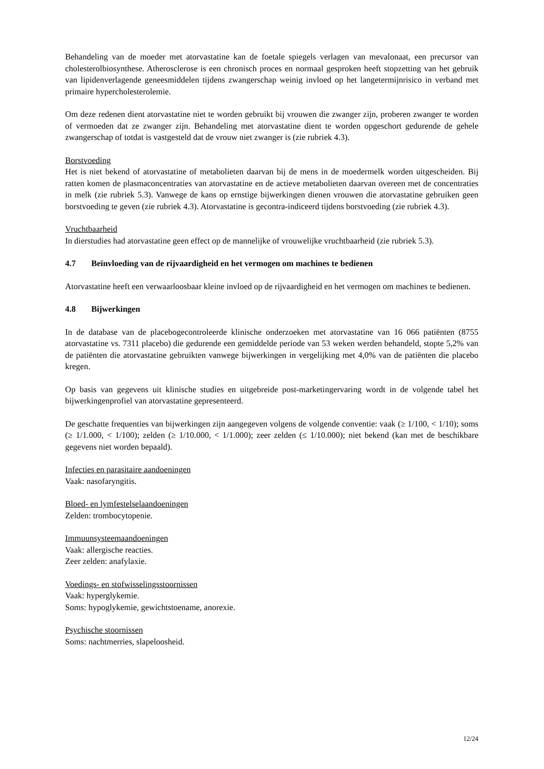Behandeling van de moeder met atorvastatine kan de foetale spiegels verlagen van mevalonaat, een precursor van cholesterolbiosynthese. Atherosclerose is een chronisch proces en normaal gesproken heeft stopzetting van het gebruik van lipidenverlagende geneesmiddelen tijdens zwangerschap weinig invloed op het langetermijnrisico in verband met primaire hypercholesterolemie.
Om deze redenen dient atorvastatine niet te worden gebruikt bij vrouwen die zwanger zijn, proberen zwanger te worden of vermoeden dat ze zwanger zijn. Behandeling met atorvastatine dient te worden opgeschort gedurende de gehele zwangerschap of totdat is vastgesteld dat de vrouw niet zwanger is (zie rubriek 4.3).
Borstvoeding
Het is niet bekend of atorvastatine of metabolieten daarvan bij de mens in de moedermelk worden uitgescheiden. Bij ratten komen de plasmaconcentraties van atorvastatine en de actieve metabolieten daarvan overeen met de concentraties in melk (zie rubriek 5.3). Vanwege de kans op ernstige bijwerkingen dienen vrouwen die atorvastatine gebruiken geen borstvoeding te geven (zie rubriek 4.3). Atorvastatine is gecontra-indiceerd tijdens borstvoeding (zie rubriek 4.3).
Vruchtbaarheid
In dierstudies had atorvastatine geen effect op de mannelijke of vrouwelijke vruchtbaarheid (zie rubriek 5.3).
4.7 Beïnvloeding van de rijvaardigheid en het vermogen om machines te bedienen
Atorvastatine heeft een verwaarloosbaar kleine invloed op de rijvaardigheid en het vermogen om machines te bedienen.
4.8 Bijwerkingen
In de database van de placebogecontroleerde klinische onderzoeken met atorvastatine van 16 066 patiënten (8755 atorvastatine vs. 7311 placebo) die gedurende een gemiddelde periode van 53 weken werden behandeld, stopte 5,2% van de patiënten die atorvastatine gebruikten vanwege bijwerkingen in vergelijking met 4,0% van de patiënten die placebo kregen.
Op basis van gegevens uit klinische studies en uitgebreide post-marketingervaring wordt in de volgende tabel het bijwerkingenprofiel van atorvastatine gepresenteerd.
De geschatte frequenties van bijwerkingen zijn aangegeven volgens de volgende conventie: vaak (≥ 1/100, < 1/10); soms (≥ 1/1.000, < 1/100); zelden (≥ 1/10.000, < 1/1.000); zeer zelden (≤ 1/10.000); niet bekend (kan met de beschikbare gegevens niet worden bepaald).
Infecties en parasitaire aandoeningen
Vaak: nasofaryngitis.
Bloed- en lymfestelselaandoeningen
Zelden: trombocytopenie.
Immuunsysteemaandoeningen
Vaak: allergische reacties.
Zeer zelden: anafylaxie.
Voedings- en stofwisselingsstoornissen
Vaak: hyperglykemie.
Soms: hypoglykemie, gewichtstoename, anorexie.
Psychische stoornissen
Soms: nachtmerries, slapeloosheid.
12/24